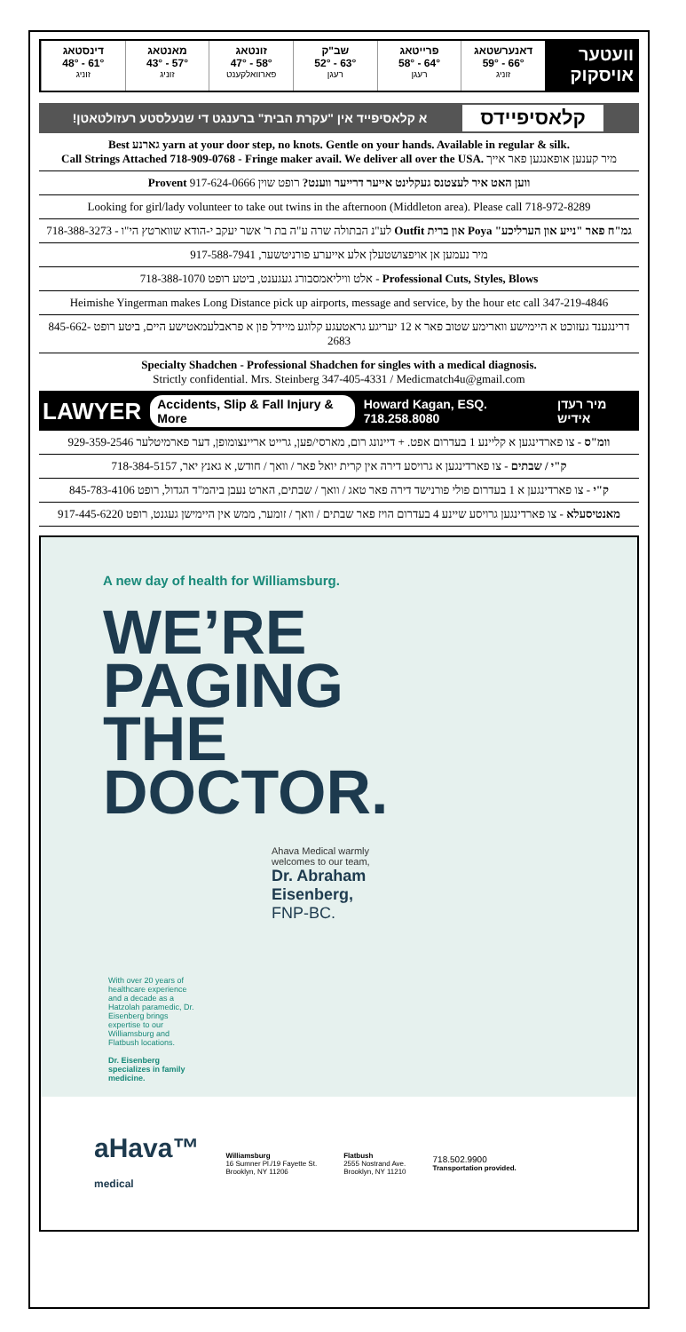וועטער אויסקוק
דאנערשטאג
66° - 59°
זוניג
פרייטאג
64° - 58°
רעגן
שב"ק
63° - 52°
רעגן
זונטאג
58° - 47°
פארוואלקענט
מאנטאג
57° - 43°
זוניג
דינסטאג
61° - 48°
זוניג
קלאסיפיידס א קלאסיפייד אין "עקרת הבית" ברענגט די שנעלסטע רעזולטאטן!
Best גארנע yarn at your door step, no knots. Gentle on your hands. Available in regular & silk.
Call Strings Attached 718-909-0768 - Fringe maker avail. We deliver all over the USA. מיר קענען אופאנגען פאר אייך
ווען האט איר לעצטנס געקלינט אייער דרייער ווענט? רופט שוין Provent 917-624-0666
Looking for girl/lady volunteer to take out twins in the afternoon (Middleton area). Please call 718-972-8289
גמ"ח פאר "נייע און הערליכע" Poya און ברית Outfit לע"נ הבתולה שרה ע"ה בת ר' אשר יעקב י-הודא שווארטץ הי"ו - 718-388-3273
מיר נעמען אן אויפצושטעלן אלע אייערע פורניטשער, 917-588-7941
Professional Cuts, Styles, Blows - אלט וויליאמסבורג געגענט, ביטע רופט 718-388-1070
Heimishe Yingerman makes Long Distance pick up airports, message and service, by the hour etc call 347-219-4846
דרינגענד געזוכט א היימישע ווארימע שטוב פאר א 12 יעריגע גראטעגע קלוגע מיידל פון א פראבלעמאטישע היים, ביטע רופט 845-662-2683
Specialty Shadchen - Professional Shadchen for singles with a medical diagnosis.
Strictly confidential. Mrs. Steinberg 347-405-4331 / Medicmatch4u@gmail.com
LAWYER Accidents, Slip & Fall Injury & More Howard Kagan, ESQ. 718.258.8080 מיר רעדן אידיש
וומ"ס - צו פארדינגען א קליינע 1 בעדרום אפט. + דיינונג רום, מארסי/פען, גרייט אריינצומופן, דער פארמיטלער 929-359-2546
ק"י / שבתים - צו פארדינגען א גרויסע דירה אין קרית יואל פאר / וואך / חודש, א גאנץ יאר, 718-384-5157
ק"י - צו פארדינגען א 1 בעדרום פולי פורנישד דירה פאר טאג / וואך / שבתים, הארט נעבן ביהמ"ד הגדול, רופט 845-783-4106
מאנטיסעלא - צו פארדינגען גרויסע שיינע 4 בעדרום הויז פאר שבתים / וואך / זומער, ממש אין היימישן געגנט, רופט 917-445-6220
A new day of health for Williamsburg.
WE’RE
PAGING
THE
DOCTOR.
Ahava Medical warmly
welcomes to our team,
Dr. Abraham
Eisenberg,
FNP-BC.
With over 20 years of healthcare experience and a decade as a Hatzolah paramedic, Dr. Eisenberg brings expertise to our Williamsburg and Flatbush locations.
Dr. Eisenberg specializes in family medicine.
aHava™
medical
Williamsburg
16 Sumner Pl./19 Fayette St.
Brooklyn, NY 11206
Flatbush
2555 Nostrand Ave.
Brooklyn, NY 11210
718.502.9900
Transportation provided.